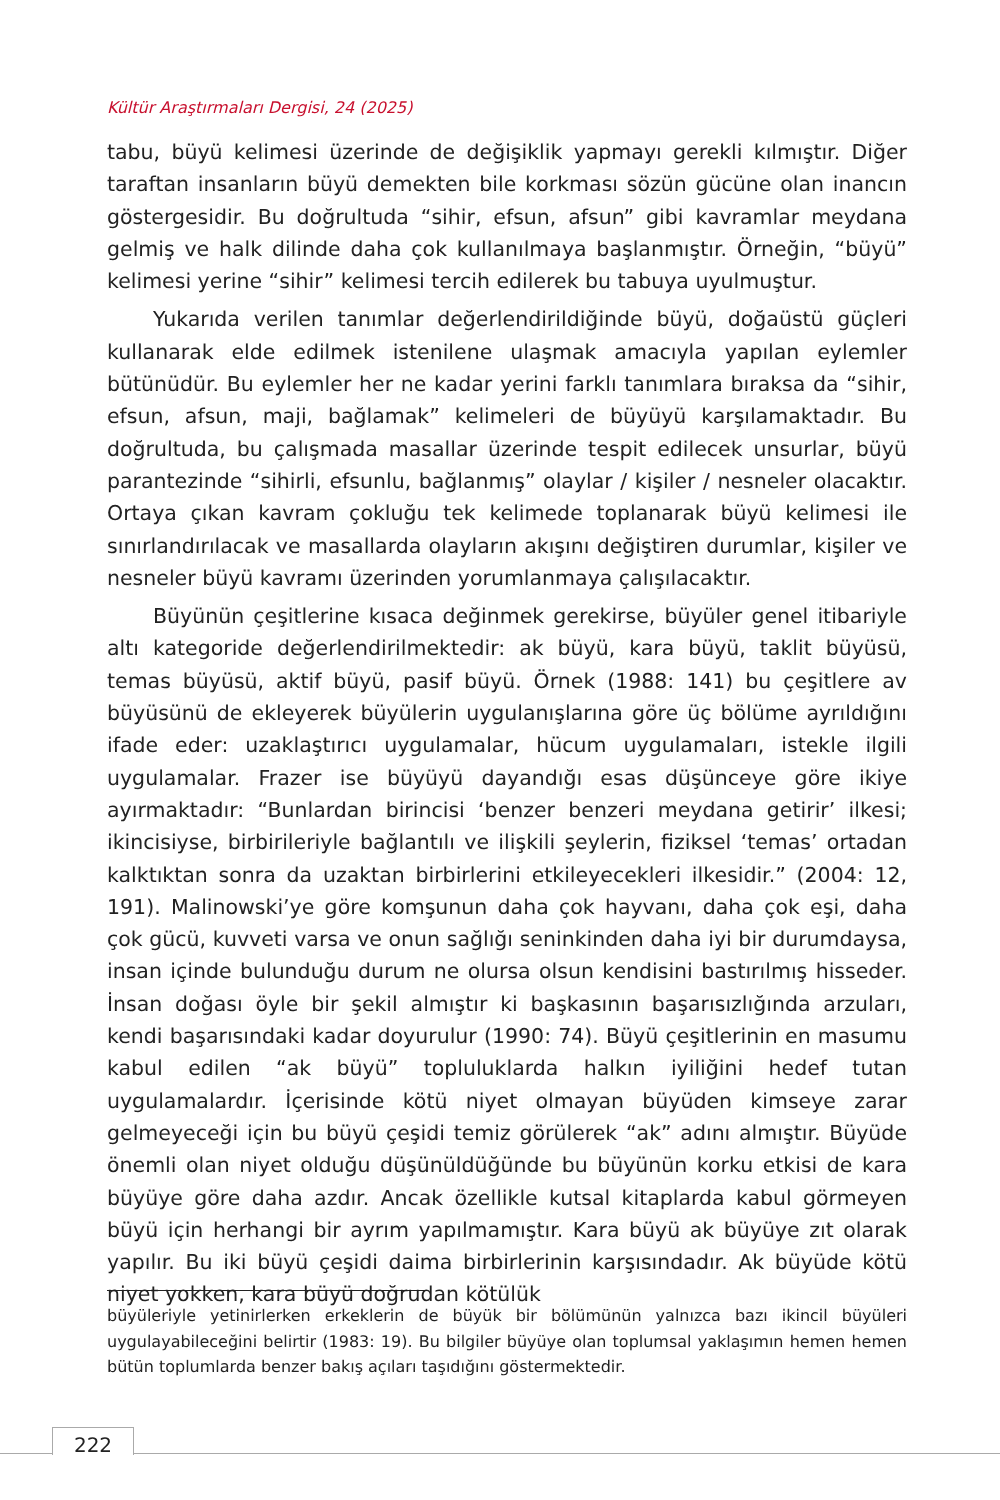Kültür Araştırmaları Dergisi, 24 (2025)
tabu, büyü kelimesi üzerinde de değişiklik yapmayı gerekli kılmıştır. Diğer taraftan insanların büyü demekten bile korkması sözün gücüne olan inancın göstergesidir. Bu doğrultuda “sihir, efsun, afsun” gibi kavramlar meydana gelmiş ve halk dilinde daha çok kullanılmaya başlanmıştır. Örneğin, “büyü” kelimesi yerine “sihir” kelimesi tercih edilerek bu tabuya uyulmuştur.
Yukarıda verilen tanımlar değerlendirildiğinde büyü, doğaüstü güçleri kullanarak elde edilmek istenilene ulaşmak amacıyla yapılan eylemler bütünüdür. Bu eylemler her ne kadar yerini farklı tanımlara bıraksa da “sihir, efsun, afsun, maji, bağlamak” kelimeleri de büyüyü karşılamaktadır. Bu doğrultuda, bu çalışmada masallar üzerinde tespit edilecek unsurlar, büyü parantezinde “sihirli, efsunlu, bağlanmış” olaylar / kişiler / nesneler olacaktır. Ortaya çıkan kavram çokluğu tek kelimede toplanarak büyü kelimesi ile sınırlandırılacak ve masallarda olayların akışını değiştiren durumlar, kişiler ve nesneler büyü kavramı üzerinden yorumlanmaya çalışılacaktır.
Büyünün çeşitlerine kısaca değinmek gerekirse, büyüler genel itibariyle altı kategoride değerlendirilmektedir: ak büyü, kara büyü, taklit büyüsü, temas büyüsü, aktif büyü, pasif büyü. Örnek (1988: 141) bu çeşitlere av büyüsünü de ekleyerek büyülerin uygulanışlarına göre üç bölüme ayrıldığını ifade eder: uzaklaştırıcı uygulamalar, hücum uygulamaları, istekle ilgili uygulamalar. Frazer ise büyüyü dayandığı esas düşünceye göre ikiye ayırmaktadır: “Bunlardan birincisi ‘benzer benzeri meydana getirir’ ilkesi; ikincisiyse, birbirileriyle bağlantılı ve ilişkili şeylerin, fiziksel ‘temas’ ortadan kalktıktan sonra da uzaktan birbirlerini etkileyecekleri ilkesidir.” (2004: 12, 191). Malinowski’ye göre komşunun daha çok hayvanı, daha çok eşi, daha çok gücü, kuvveti varsa ve onun sağlığı seninkinden daha iyi bir durumdaysa, insan içinde bulunduğu durum ne olursa olsun kendisini bastırılmış hisseder. İnsan doğası öyle bir şekil almıştır ki başkasının başarısızlığında arzuları, kendi başarısındaki kadar doyurulur (1990: 74). Büyü çeşitlerinin en masumu kabul edilen “ak büyü” topluluklarda halkın iyiliğini hedef tutan uygulamalardır. İçerisinde kötü niyet olmayan büyüden kimseye zarar gelmeyeceği için bu büyü çeşidi temiz görülerek “ak” adını almıştır. Büyüde önemli olan niyet olduğu düşünüldüğünde bu büyünün korku etkisi de kara büyüye göre daha azdır. Ancak özellikle kutsal kitaplarda kabul görmeyen büyü için herhangi bir ayrım yapılmamıştır. Kara büyü ak büyüye zıt olarak yapılır. Bu iki büyü çeşidi daima birbirlerinin karşısındadır. Ak büyüde kötü niyet yokken, kara büyü doğrudan kötülük
büyüleriyle yetinirlerken erkeklerin de büyük bir bölümünün yalnızca bazı ikincil büyüleri uygulayabileceğini belirtir (1983: 19). Bu bilgiler büyüye olan toplumsal yaklaşımın hemen hemen bütün toplumlarda benzer bakış açıları taşıdığını göstermektedir.
222